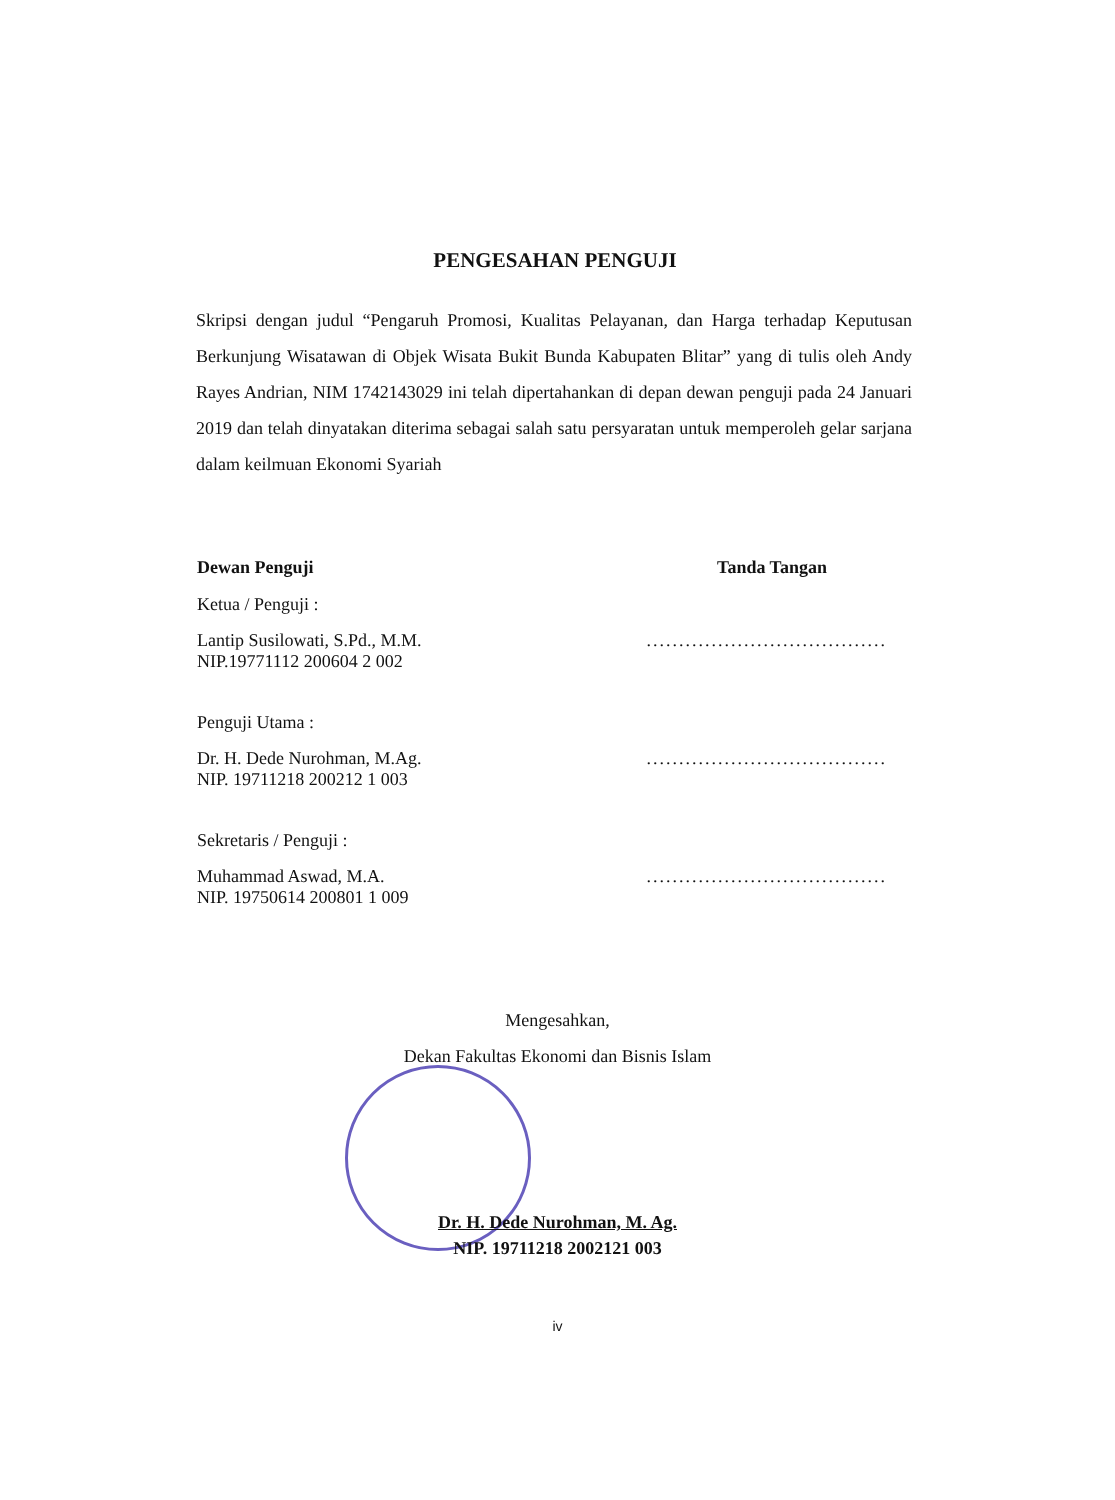PENGESAHAN PENGUJI
Skripsi dengan judul “Pengaruh Promosi, Kualitas Pelayanan, dan Harga terhadap Keputusan Berkunjung Wisatawan di Objek Wisata Bukit Bunda Kabupaten Blitar” yang di tulis oleh Andy Rayes Andrian, NIM 1742143029 ini telah dipertahankan di depan dewan penguji pada 24 Januari 2019 dan telah dinyatakan diterima sebagai salah satu persyaratan untuk memperoleh gelar sarjana dalam keilmuan Ekonomi Syariah
Dewan Penguji Tanda Tangan
Ketua / Penguji :
Lantip Susilowati, S.Pd., M.M.
NIP.19771112 200604 2 002.....................................
Penguji Utama :
Dr. H. Dede Nurohman, M.Ag.
NIP. 19711218 200212 1 003.....................................
Sekretaris / Penguji :
Muhammad Aswad, M.A.
NIP. 19750614 200801 1 009.....................................
Mengesahkan,
Dekan Fakultas Ekonomi dan Bisnis Islam
Dr. H. Dede Nurohman, M. Ag.
NIP. 19711218 2002121 003
iv